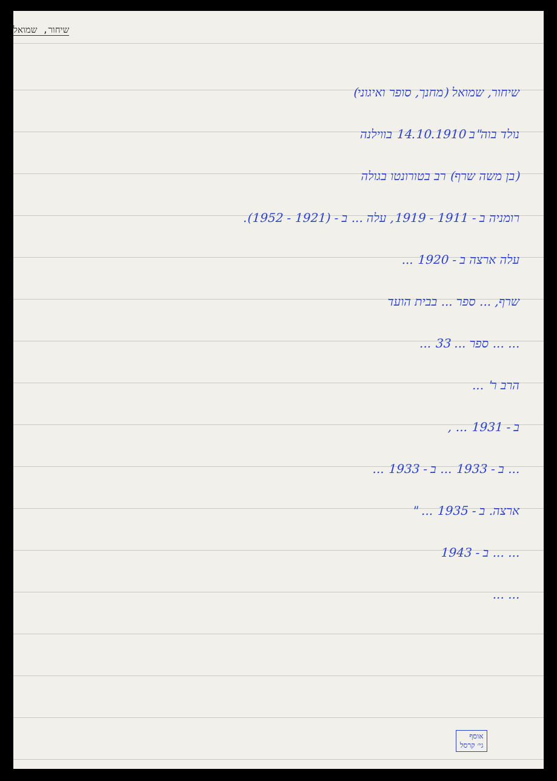שיחור, שמואל
שיחור, שמואל (מחנך, סופר ואיגוני)
נולד בוה"ב 14.10.1910 בווילנה
(בן משה שרף) רב בטורונטו בגולה
רומניה ב - 1911 - 1919, עלה ... ב - (1921 - 1952).
עלה ארצה ב - 1920 ...
שרף, ... ספר ... בבית הועד
... ... ספר ... 33 ...
הרב ר' ...
ב - 1931 ... ,
... ב - 1933 ... ב - 1933 ...
ארצה. ב - 1935 ... "
... ... ב - 1943
... ...
אוסף
גי׳ קרסל